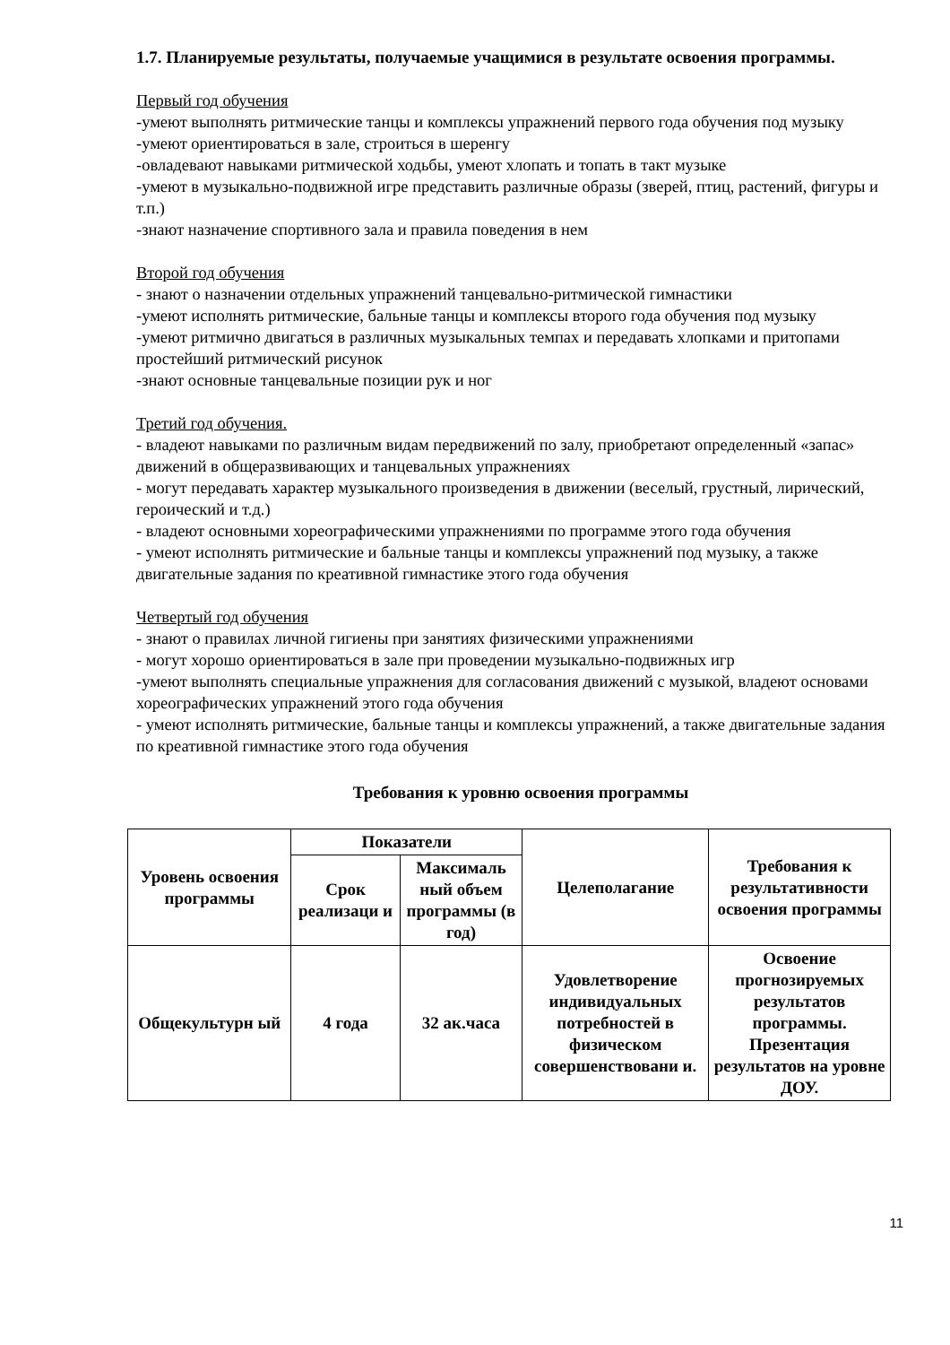1.7. Планируемые результаты, получаемые учащимися в результате освоения программы.
Первый год обучения
-умеют выполнять ритмические танцы и комплексы упражнений первого года обучения под музыку
-умеют ориентироваться в зале, строиться в шеренгу
-овладевают навыками ритмической ходьбы, умеют хлопать и топать в такт музыке
-умеют в музыкально-подвижной игре представить различные образы (зверей, птиц, растений, фигуры и т.п.)
-знают назначение спортивного зала и правила поведения в нем
Второй год обучения
- знают о назначении отдельных упражнений танцевально-ритмической гимнастики
-умеют исполнять ритмические, бальные танцы и комплексы второго года обучения под музыку
-умеют ритмично двигаться в различных музыкальных темпах и передавать хлопками и притопами простейший ритмический рисунок
-знают основные танцевальные позиции рук и ног
Третий год обучения.
- владеют навыками по различным видам передвижений по залу, приобретают определенный «запас» движений в общеразвивающих и танцевальных упражнениях
- могут передавать характер музыкального произведения в движении (веселый, грустный, лирический, героический и т.д.)
- владеют основными хореографическими упражнениями по программе этого года обучения
- умеют исполнять ритмические и бальные танцы и комплексы упражнений под музыку, а также двигательные задания по креативной гимнастике этого года обучения
Четвертый год обучения
- знают о правилах личной гигиены при занятиях физическими упражнениями
- могут хорошо ориентироваться в зале при проведении музыкально-подвижных игр
-умеют выполнять специальные упражнения для согласования движений с музыкой, владеют основами хореографических упражнений этого года обучения
- умеют исполнять ритмические, бальные танцы и комплексы упражнений, а также двигательные задания по креативной гимнастике этого года обучения
Требования к уровню освоения программы
| Уровень освоения программы | Показатели | | Целеполагание | Требования к результативности освоения программы |
| --- | --- | --- | --- | --- |
| | Срок реализаци и | Максималь ный объем программы (в год) | | |
| Общекультурн ый | 4 года | 32 ак.часа | Удовлетворение индивидуальных потребностей в физическом совершенствовани и. | Освоение прогнозируемых результатов программы. Презентация результатов на уровне ДОУ. |
11